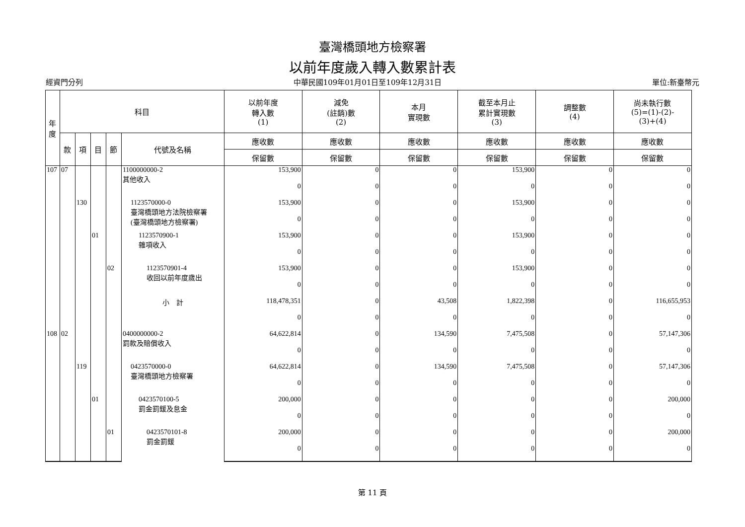臺灣橋頭地方檢察署
以前年度歲入轉入數累計表
經資門分列 中華民國109年01月01日至109年12月31日 單位:新臺幣元
| 年 度 | 科目 | | | | | 以前年度 轉入數 (1) | 減免 (註銷)數 (2) | 本月 實現數 | 截至本月止 累計實現數 (3) | 調整數 (4) | 尚未執行數 (5)=(1)-(2)- (3)+(4) |
| --- | --- | --- | --- | --- | --- | --- | --- | --- | --- | --- | --- |
| | 款 | 項 | 目 | 節 | 代號及名稱 | 應收數 | 應收數 | 應收數 | 應收數 | 應收數 | 應收數 |
| | | | | | | 保留數 | 保留數 | 保留數 | 保留數 | 保留數 | 保留數 |
| 107 | 07 | | | | 1100000000-2 其他收入 | 153,900 | 0 | 0 | 153,900 | 0 | 0 |
| | | | | | | 0 | 0 | 0 | 0 | 0 | 0 |
| | | 130 | | | 1123570000-0 臺灣橋頭地方法院檢察署 (臺灣橋頭地方檢察署) | 153,900 | 0 | 0 | 153,900 | 0 | 0 |
| | | | | | | 0 | 0 | 0 | 0 | 0 | 0 |
| | | | 01 | | 1123570900-1 雜項收入 | 153,900 | 0 | 0 | 153,900 | 0 | 0 |
| | | | | | | 0 | 0 | 0 | 0 | 0 | 0 |
| | | | | 02 | 1123570901-4 收回以前年度歲出 | 153,900 | 0 | 0 | 153,900 | 0 | 0 |
| | | | | | | 0 | 0 | 0 | 0 | 0 | 0 |
| | | | | | 小 計 | 118,478,351 | 0 | 43,508 | 1,822,398 | 0 | 116,655,953 |
| | | | | | | 0 | 0 | 0 | 0 | 0 | 0 |
| 108 | 02 | | | | 0400000000-2 罰款及賠償收入 | 64,622,814 | 0 | 134,590 | 7,475,508 | 0 | 57,147,306 |
| | | | | | | 0 | 0 | 0 | 0 | 0 | 0 |
| | | 119 | | | 0423570000-0 臺灣橋頭地方檢察署 | 64,622,814 | 0 | 134,590 | 7,475,508 | 0 | 57,147,306 |
| | | | | | | 0 | 0 | 0 | 0 | 0 | 0 |
| | | | 01 | | 0423570100-5 罰金罰鍰及怠金 | 200,000 | 0 | 0 | 0 | 0 | 200,000 |
| | | | | | | 0 | 0 | 0 | 0 | 0 | 0 |
| | | | | 01 | 0423570101-8 罰金罰鍰 | 200,000 | 0 | 0 | 0 | 0 | 200,000 |
| | | | | | | 0 | 0 | 0 | 0 | 0 | 0 |
第 11 頁